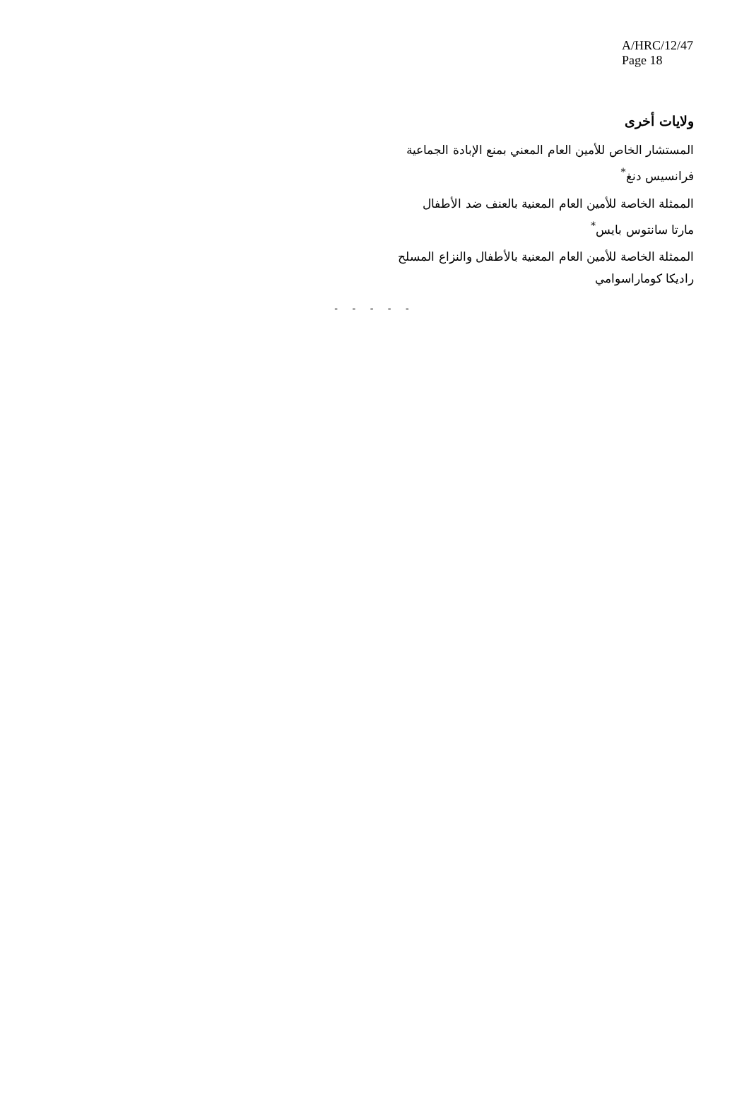A/HRC/12/47
Page 18
ولايات أخرى
المستشار الخاص للأمين العام المعني بمنع الإبادة الجماعية
فرانسيس دنغ<sup>*</sup>
الممثلة الخاصة للأمين العام المعنية بالعنف ضد الأطفال
مارتا سانتوس بايس<sup>*</sup>
الممثلة الخاصة للأمين العام المعنية بالأطفال والنزاع المسلح
راديكا كوماراسوامي
- - - - -